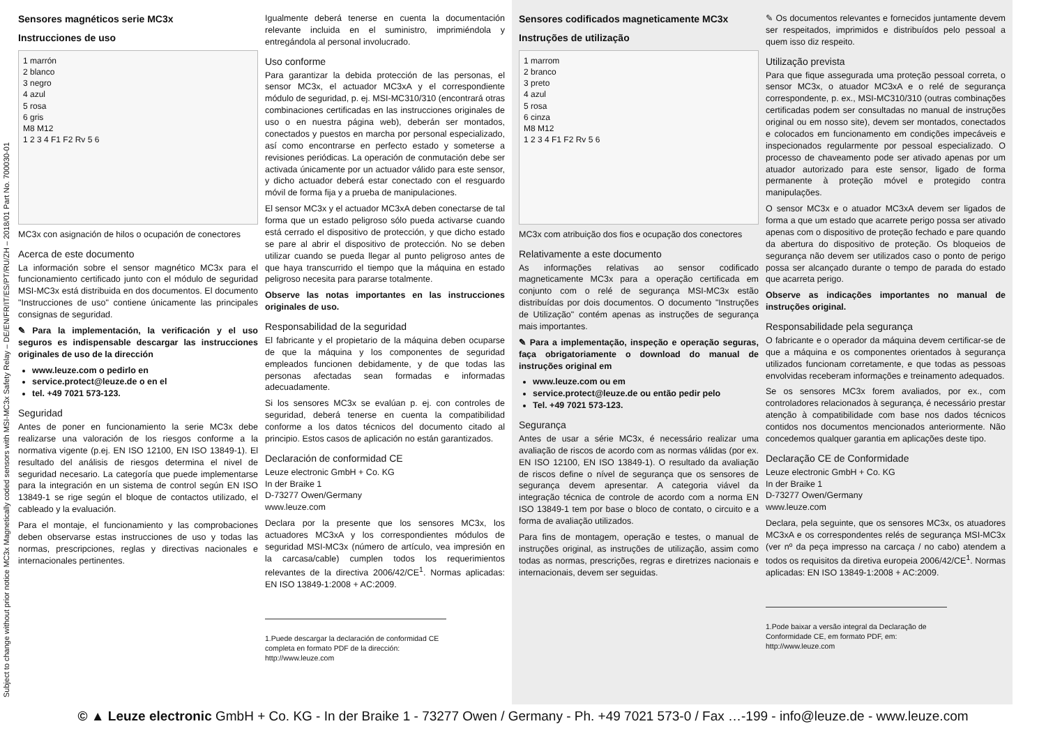Subject to change without prior notice MC3x Magnetically coded sensors with MSI-MC3x Safety Relay – DE/EN/FR/IT/ES/PT/RU/ZH – 2018/01 Part No. 700030-01
Sensores magnéticos serie MC3x
Instrucciones de uso
1 marrón
2 blanco
3 negro
4 azul
5 rosa
6 gris
M8 M12
1 2 3 4 F1 F2 Rv 5 6
MC3x con asignación de hilos o ocupación de conectores
Acerca de este documento
La información sobre el sensor magnético MC3x para el funcionamiento certificado junto con el módulo de seguridad MSI-MC3x está distribuida en dos documentos. El documento "Instrucciones de uso" contiene únicamente las principales consignas de seguridad.
✎ Para la implementación, la verificación y el uso seguros es indispensable descargar las instrucciones originales de uso de la dirección
www.leuze.com o pedirlo en
service.protect@leuze.de o en el
tel. +49 7021 573-123.
Seguridad
Antes de poner en funcionamiento la serie MC3x debe realizarse una valoración de los riesgos conforme a la normativa vigente (p.ej. EN ISO 12100, EN ISO 13849-1). El resultado del análisis de riesgos determina el nivel de seguridad necesario. La categoría que puede implementarse para la integración en un sistema de control según EN ISO 13849-1 se rige según el bloque de contactos utilizado, el cableado y la evaluación.
Para el montaje, el funcionamiento y las comprobaciones deben observarse estas instrucciones de uso y todas las normas, prescripciones, reglas y directivas nacionales e internacionales pertinentes.
Igualmente deberá tenerse en cuenta la documentación relevante incluida en el suministro, imprimiéndola y entregándola al personal involucrado.
Uso conforme
Para garantizar la debida protección de las personas, el sensor MC3x, el actuador MC3xA y el correspondiente módulo de seguridad, p. ej. MSI-MC310/310 (encontrará otras combinaciones certificadas en las instrucciones originales de uso o en nuestra página web), deberán ser montados, conectados y puestos en marcha por personal especializado, así como encontrarse en perfecto estado y someterse a revisiones periódicas. La operación de conmutación debe ser activada únicamente por un actuador válido para este sensor, y dicho actuador deberá estar conectado con el resguardo móvil de forma fija y a prueba de manipulaciones.
El sensor MC3x y el actuador MC3xA deben conectarse de tal forma que un estado peligroso sólo pueda activarse cuando está cerrado el dispositivo de protección, y que dicho estado se pare al abrir el dispositivo de protección. No se deben utilizar cuando se pueda llegar al punto peligroso antes de que haya transcurrido el tiempo que la máquina en estado peligroso necesita para pararse totalmente.
Observe las notas importantes en las instrucciones originales de uso.
Responsabilidad de la seguridad
El fabricante y el propietario de la máquina deben ocuparse de que la máquina y los componentes de seguridad empleados funcionen debidamente, y de que todas las personas afectadas sean formadas e informadas adecuadamente.
Si los sensores MC3x se evalúan p. ej. con controles de seguridad, deberá tenerse en cuenta la compatibilidad conforme a los datos técnicos del documento citado al principio. Estos casos de aplicación no están garantizados.
Declaración de conformidad CE
Leuze electronic GmbH + Co. KG
In der Braike 1
D-73277 Owen/Germany
www.leuze.com
Declara por la presente que los sensores MC3x, los actuadores MC3xA y los correspondientes módulos de seguridad MSI-MC3x (número de artículo, vea impresión en la carcasa/cable) cumplen todos los requerimientos relevantes de la directiva 2006/42/CE<sup>1</sup>. Normas aplicadas: EN ISO 13849-1:2008 + AC:2009.
1.Puede descargar la declaración de conformidad CE completa en formato PDF de la dirección: http://www.leuze.com
Sensores codificados magneticamente MC3x
Instruções de utilização
1 marrom
2 branco
3 preto
4 azul
5 rosa
6 cinza
M8 M12
1 2 3 4 F1 F2 Rv 5 6
MC3x com atribuição dos fios e ocupação dos conectores
Relativamente a este documento
As informações relativas ao sensor codificado magneticamente MC3x para a operação certificada em conjunto com o relé de segurança MSI-MC3x estão distribuídas por dois documentos. O documento "Instruções de Utilização" contém apenas as instruções de segurança mais importantes.
✎ Para a implementação, inspeção e operação seguras, faça obrigatoriamente o download do manual de instruções original em
www.leuze.com ou em
service.protect@leuze.de ou então pedir pelo
Tel. +49 7021 573-123.
Segurança
Antes de usar a série MC3x, é necessário realizar uma avaliação de riscos de acordo com as normas válidas (por ex. EN ISO 12100, EN ISO 13849-1). O resultado da avaliação de riscos define o nível de segurança que os sensores de segurança devem apresentar. A categoria viável da integração técnica de controle de acordo com a norma EN ISO 13849-1 tem por base o bloco de contato, o circuito e a forma de avaliação utilizados.
Para fins de montagem, operação e testes, o manual de instruções original, as instruções de utilização, assim como todas as normas, prescrições, regras e diretrizes nacionais e internacionais, devem ser seguidas.
✎ Os documentos relevantes e fornecidos juntamente devem ser respeitados, imprimidos e distribuídos pelo pessoal a quem isso diz respeito.
Utilização prevista
Para que fique assegurada uma proteção pessoal correta, o sensor MC3x, o atuador MC3xA e o relé de segurança correspondente, p. ex., MSI-MC310/310 (outras combinações certificadas podem ser consultadas no manual de instruções original ou em nosso site), devem ser montados, conectados e colocados em funcionamento em condições impecáveis e inspecionados regularmente por pessoal especializado. O processo de chaveamento pode ser ativado apenas por um atuador autorizado para este sensor, ligado de forma permanente à proteção móvel e protegido contra manipulações.
O sensor MC3x e o atuador MC3xA devem ser ligados de forma a que um estado que acarrete perigo possa ser ativado apenas com o dispositivo de proteção fechado e pare quando da abertura do dispositivo de proteção. Os bloqueios de segurança não devem ser utilizados caso o ponto de perigo possa ser alcançado durante o tempo de parada do estado que acarreta perigo.
Observe as indicações importantes no manual de instruções original.
Responsabilidade pela segurança
O fabricante e o operador da máquina devem certificar-se de que a máquina e os componentes orientados à segurança utilizados funcionam corretamente, e que todas as pessoas envolvidas receberam informações e treinamento adequados.
Se os sensores MC3x forem avaliados, por ex., com controladores relacionados à segurança, é necessário prestar atenção à compatibilidade com base nos dados técnicos contidos nos documentos mencionados anteriormente. Não concedemos qualquer garantia em aplicações deste tipo.
Declaração CE de Conformidade
Leuze electronic GmbH + Co. KG
In der Braike 1
D-73277 Owen/Germany
www.leuze.com
Declara, pela seguinte, que os sensores MC3x, os atuadores MC3xA e os correspondentes relés de segurança MSI-MC3x (ver nº da peça impresso na carcaça / no cabo) atendem a todos os requisitos da diretiva europeia 2006/42/CE<sup>1</sup>. Normas aplicadas: EN ISO 13849-1:2008 + AC:2009.
1.Pode baixar a versão integral da Declaração de Conformidade CE, em formato PDF, em: http://www.leuze.com
© ▲ Leuze electronic GmbH + Co. KG - In der Braike 1 - 73277 Owen / Germany - Ph. +49 7021 573-0 / Fax …-199 - info@leuze.de - www.leuze.com